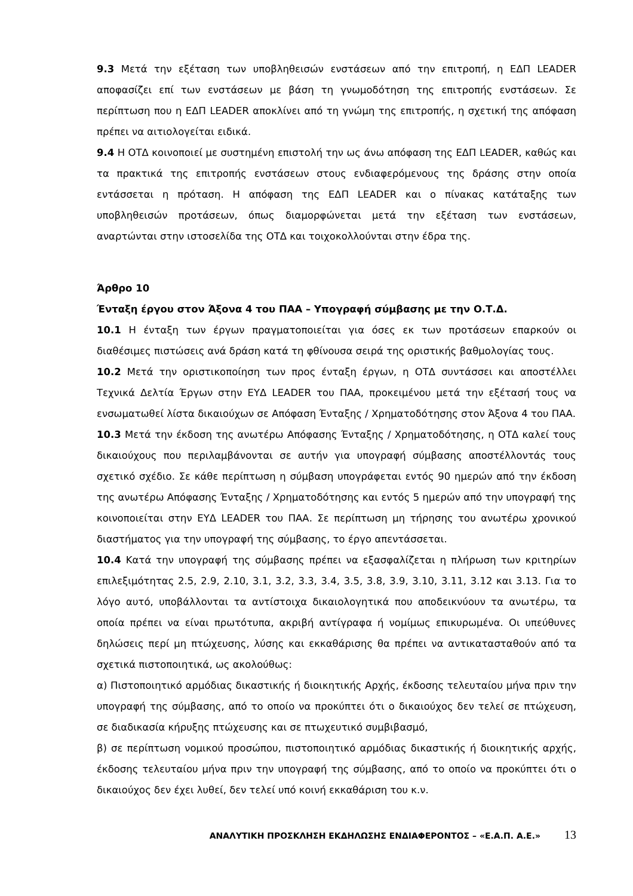9.3 Μετά την εξέταση των υποβληθεισών ενστάσεων από την επιτροπή, η ΕΔΠ LEADER αποφασίζει επί των ενστάσεων με βάση τη γνωμοδότηση της επιτροπής ενστάσεων. Σε περίπτωση που η ΕΔΠ LEADER αποκλίνει από τη γνώμη της επιτροπής, η σχετική της απόφαση πρέπει να αιτιολογείται ειδικά.
9.4 Η ΟΤΔ κοινοποιεί με συστημένη επιστολή την ως άνω απόφαση της ΕΔΠ LEADER, καθώς και τα πρακτικά της επιτροπής ενστάσεων στους ενδιαφερόμενους της δράσης στην οποία εντάσσεται η πρόταση. Η απόφαση της ΕΔΠ LEADER και ο πίνακας κατάταξης των υποβληθεισών προτάσεων, όπως διαμορφώνεται μετά την εξέταση των ενστάσεων, αναρτώνται στην ιστοσελίδα της ΟΤΔ και τοιχοκολλούνται στην έδρα της.
Άρθρο 10
Ένταξη έργου στον Άξονα 4 του ΠΑΑ – Υπογραφή σύμβασης με την Ο.Τ.Δ.
10.1 Η ένταξη των έργων πραγματοποιείται για όσες εκ των προτάσεων επαρκούν οι διαθέσιμες πιστώσεις ανά δράση κατά τη φθίνουσα σειρά της οριστικής βαθμολογίας τους.
10.2 Μετά την οριστικοποίηση των προς ένταξη έργων, η ΟΤΔ συντάσσει και αποστέλλει Τεχνικά Δελτία Έργων στην ΕΥΔ LEADER του ΠΑΑ, προκειμένου μετά την εξέτασή τους να ενσωματωθεί λίστα δικαιούχων σε Απόφαση Ένταξης / Χρηματοδότησης στον Άξονα 4 του ΠΑΑ.
10.3 Μετά την έκδοση της ανωτέρω Απόφασης Ένταξης / Χρηματοδότησης, η ΟΤΔ καλεί τους δικαιούχους που περιλαμβάνονται σε αυτήν για υπογραφή σύμβασης αποστέλλοντάς τους σχετικό σχέδιο. Σε κάθε περίπτωση η σύμβαση υπογράφεται εντός 90 ημερών από την έκδοση της ανωτέρω Απόφασης Ένταξης / Χρηματοδότησης και εντός 5 ημερών από την υπογραφή της κοινοποιείται στην ΕΥΔ LEADER του ΠΑΑ. Σε περίπτωση μη τήρησης του ανωτέρω χρονικού διαστήματος για την υπογραφή της σύμβασης, το έργο απεντάσσεται.
10.4 Κατά την υπογραφή της σύμβασης πρέπει να εξασφαλίζεται η πλήρωση των κριτηρίων επιλεξιμότητας 2.5, 2.9, 2.10, 3.1, 3.2, 3.3, 3.4, 3.5, 3.8, 3.9, 3.10, 3.11, 3.12 και 3.13. Για το λόγο αυτό, υποβάλλονται τα αντίστοιχα δικαιολογητικά που αποδεικνύουν τα ανωτέρω, τα οποία πρέπει να είναι πρωτότυπα, ακριβή αντίγραφα ή νομίμως επικυρωμένα. Οι υπεύθυνες δηλώσεις περί μη πτώχευσης, λύσης και εκκαθάρισης θα πρέπει να αντικατασταθούν από τα σχετικά πιστοποιητικά, ως ακολούθως:
α) Πιστοποιητικό αρμόδιας δικαστικής ή διοικητικής Αρχής, έκδοσης τελευταίου μήνα πριν την υπογραφή της σύμβασης, από το οποίο να προκύπτει ότι ο δικαιούχος δεν τελεί σε πτώχευση, σε διαδικασία κήρυξης πτώχευσης και σε πτωχευτικό συμβιβασμό,
β) σε περίπτωση νομικού προσώπου, πιστοποιητικό αρμόδιας δικαστικής ή διοικητικής αρχής, έκδοσης τελευταίου μήνα πριν την υπογραφή της σύμβασης, από το οποίο να προκύπτει ότι ο δικαιούχος δεν έχει λυθεί, δεν τελεί υπό κοινή εκκαθάριση του κ.ν.
ΑΝΑΛΥΤΙΚΗ ΠΡΟΣΚΛΗΣΗ ΕΚΔΗΛΩΣΗΣ ΕΝΔΙΑΦΕΡΟΝΤΟΣ – «Ε.Α.Π. Α.Ε.» 13